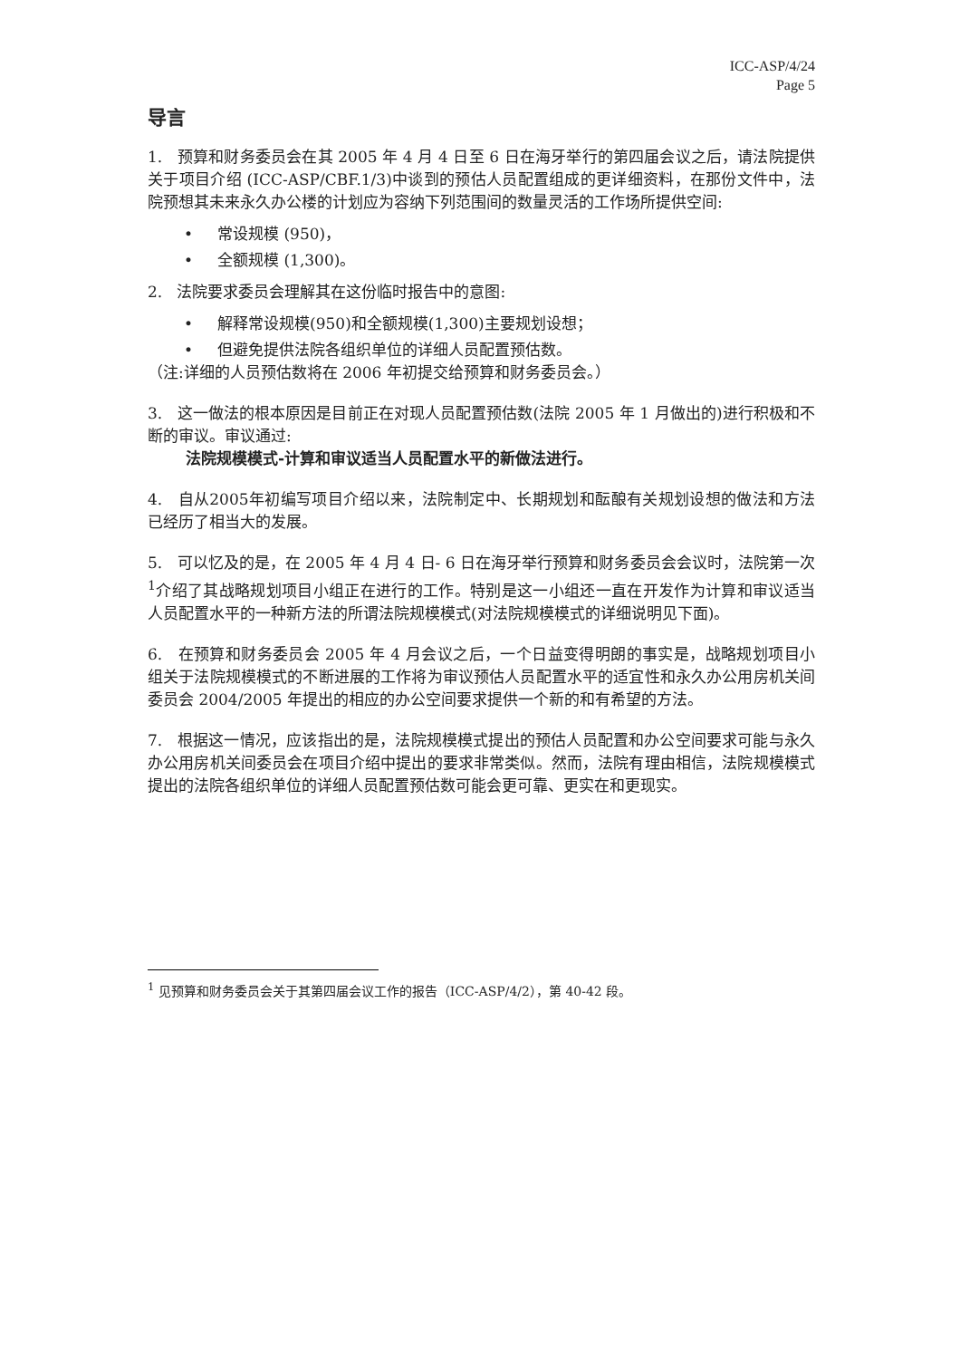ICC-ASP/4/24
Page 5
导言
1. 预算和财务委员会在其 2005 年 4 月 4 日至 6 日在海牙举行的第四届会议之后，请法院提供关于项目介绍 (ICC-ASP/CBF.1/3)中谈到的预估人员配置组成的更详细资料，在那份文件中，法院预想其未来永久办公楼的计划应为容纳下列范围间的数量灵活的工作场所提供空间:
• 常设规模 (950)，
• 全额规模 (1,300)。
2. 法院要求委员会理解其在这份临时报告中的意图:
• 解释常设规模(950)和全额规模(1,300)主要规划设想；
• 但避免提供法院各组织单位的详细人员配置预估数。
（注:详细的人员预估数将在 2006 年初提交给预算和财务委员会。）
3. 这一做法的根本原因是目前正在对现人员配置预估数(法院 2005 年 1 月做出的)进行积极和不断的审议。审议通过:
法院规模模式-计算和审议适当人员配置水平的新做法进行。
4. 自从2005年初编写项目介绍以来，法院制定中、长期规划和酝酿有关规划设想的做法和方法已经历了相当大的发展。
5. 可以忆及的是，在 2005 年 4 月 4 日- 6 日在海牙举行预算和财务委员会会议时，法院第一次<sup>1</sup>介绍了其战略规划项目小组正在进行的工作。特别是这一小组还一直在开发作为计算和审议适当人员配置水平的一种新方法的所谓法院规模模式(对法院规模模式的详细说明见下面)。
6. 在预算和财务委员会 2005 年 4 月会议之后，一个日益变得明朗的事实是，战略规划项目小组关于法院规模模式的不断进展的工作将为审议预估人员配置水平的适宜性和永久办公用房机关间委员会 2004/2005 年提出的相应的办公空间要求提供一个新的和有希望的方法。
7. 根据这一情况，应该指出的是，法院规模模式提出的预估人员配置和办公空间要求可能与永久办公用房机关间委员会在项目介绍中提出的要求非常类似。然而，法院有理由相信，法院规模模式提出的法院各组织单位的详细人员配置预估数可能会更可靠、更实在和更现实。
<sup>1</sup> 见预算和财务委员会关于其第四届会议工作的报告（ICC-ASP/4/2），第 40-42 段。